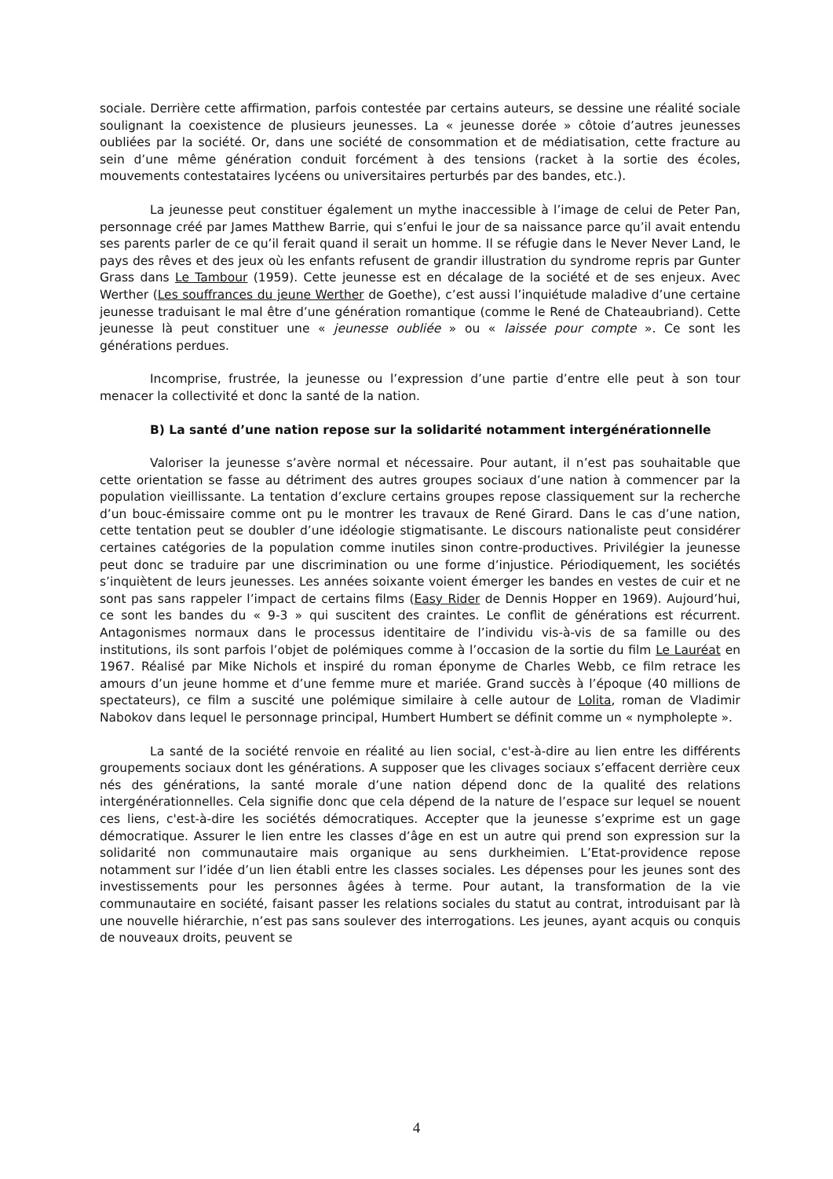sociale. Derrière cette affirmation, parfois contestée par certains auteurs, se dessine une réalité sociale soulignant la coexistence de plusieurs jeunesses. La « jeunesse dorée » côtoie d’autres jeunesses oubliées par la société. Or, dans une société de consommation et de médiatisation, cette fracture au sein d’une même génération conduit forcément à des tensions (racket à la sortie des écoles, mouvements contestataires lycéens ou universitaires perturbés par des bandes, etc.).
La jeunesse peut constituer également un mythe inaccessible à l’image de celui de Peter Pan, personnage créé par James Matthew Barrie, qui s’enfui le jour de sa naissance parce qu’il avait entendu ses parents parler de ce qu’il ferait quand il serait un homme. Il se réfugie dans le Never Never Land, le pays des rêves et des jeux où les enfants refusent de grandir illustration du syndrome repris par Gunter Grass dans Le Tambour (1959). Cette jeunesse est en décalage de la société et de ses enjeux. Avec Werther (Les souffrances du jeune Werther de Goethe), c’est aussi l’inquiétude maladive d’une certaine jeunesse traduisant le mal être d’une génération romantique (comme le René de Chateaubriand). Cette jeunesse là peut constituer une « jeunesse oubliée » ou « laissée pour compte ». Ce sont les générations perdues.
Incomprise, frustrée, la jeunesse ou l’expression d’une partie d’entre elle peut à son tour menacer la collectivité et donc la santé de la nation.
B) La santé d’une nation repose sur la solidarité notamment intergénérationnelle
Valoriser la jeunesse s’avère normal et nécessaire. Pour autant, il n’est pas souhaitable que cette orientation se fasse au détriment des autres groupes sociaux d’une nation à commencer par la population vieillissante. La tentation d’exclure certains groupes repose classiquement sur la recherche d’un bouc-émissaire comme ont pu le montrer les travaux de René Girard. Dans le cas d’une nation, cette tentation peut se doubler d’une idéologie stigmatisante. Le discours nationaliste peut considérer certaines catégories de la population comme inutiles sinon contre-productives. Privilégier la jeunesse peut donc se traduire par une discrimination ou une forme d’injustice. Périodiquement, les sociétés s’inquiètent de leurs jeunesses. Les années soixante voient émerger les bandes en vestes de cuir et ne sont pas sans rappeler l’impact de certains films (Easy Rider de Dennis Hopper en 1969). Aujourd’hui, ce sont les bandes du « 9-3 » qui suscitent des craintes. Le conflit de générations est récurrent. Antagonismes normaux dans le processus identitaire de l’individu vis-à-vis de sa famille ou des institutions, ils sont parfois l’objet de polémiques comme à l’occasion de la sortie du film Le Lauréat en 1967. Réalisé par Mike Nichols et inspiré du roman éponyme de Charles Webb, ce film retrace les amours d’un jeune homme et d’une femme mure et mariée. Grand succès à l’époque (40 millions de spectateurs), ce film a suscité une polémique similaire à celle autour de Lolita, roman de Vladimir Nabokov dans lequel le personnage principal, Humbert Humbert se définit comme un « nympholepte ».
La santé de la société renvoie en réalité au lien social, c'est-à-dire au lien entre les différents groupements sociaux dont les générations. A supposer que les clivages sociaux s’effacent derrière ceux nés des générations, la santé morale d’une nation dépend donc de la qualité des relations intergénérationnelles. Cela signifie donc que cela dépend de la nature de l’espace sur lequel se nouent ces liens, c'est-à-dire les sociétés démocratiques. Accepter que la jeunesse s’exprime est un gage démocratique. Assurer le lien entre les classes d’âge en est un autre qui prend son expression sur la solidarité non communautaire mais organique au sens durkheimien. L’Etat-providence repose notamment sur l’idée d’un lien établi entre les classes sociales. Les dépenses pour les jeunes sont des investissements pour les personnes âgées à terme. Pour autant, la transformation de la vie communautaire en société, faisant passer les relations sociales du statut au contrat, introduisant par là une nouvelle hiérarchie, n’est pas sans soulever des interrogations. Les jeunes, ayant acquis ou conquis de nouveaux droits, peuvent se
4